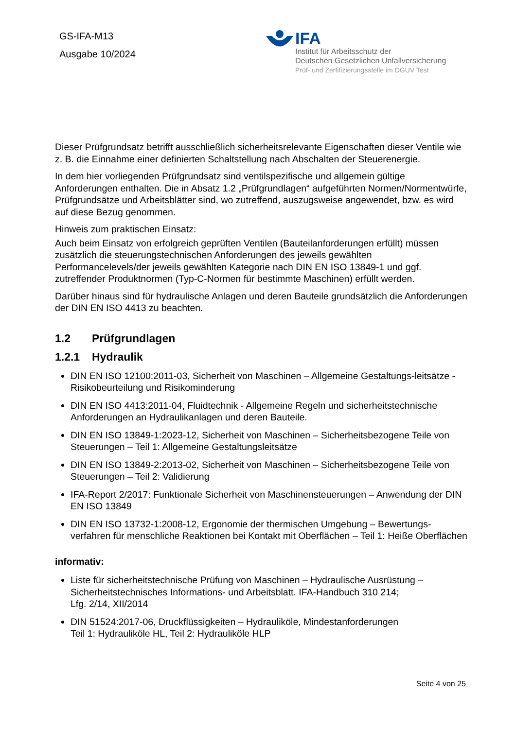GS-IFA-M13
Ausgabe 10/2024
IFA
Institut für Arbeitsschutz der
Deutschen Gesetzlichen Unfallversicherung
Prüf- und Zertifizierungsstelle im DGUV Test
Dieser Prüfgrundsatz betrifft ausschließlich sicherheitsrelevante Eigenschaften dieser Ventile wie z. B. die Einnahme einer definierten Schaltstellung nach Abschalten der Steuerenergie.
In dem hier vorliegenden Prüfgrundsatz sind ventilspezifische und allgemein gültige Anforderungen enthalten. Die in Absatz 1.2 „Prüfgrundlagen“ aufgeführten Normen/Normentwürfe, Prüfgrundsätze und Arbeitsblätter sind, wo zutreffend, auszugsweise angewendet, bzw. es wird auf diese Bezug genommen.
Hinweis zum praktischen Einsatz:
Auch beim Einsatz von erfolgreich geprüften Ventilen (Bauteilanforderungen erfüllt) müssen zusätzlich die steuerungstechnischen Anforderungen des jeweils gewählten Performancelevels/der jeweils gewählten Kategorie nach DIN EN ISO 13849-1 und ggf. zutreffender Produktnormen (Typ-C-Normen für bestimmte Maschinen) erfüllt werden.
Darüber hinaus sind für hydraulische Anlagen und deren Bauteile grundsätzlich die Anforderungen der DIN EN ISO 4413 zu beachten.
1.2 Prüfgrundlagen
1.2.1 Hydraulik
DIN EN ISO 12100:2011-03, Sicherheit von Maschinen – Allgemeine Gestaltungs-leitsätze - Risikobeurteilung und Risikominderung
DIN EN ISO 4413:2011-04, Fluidtechnik - Allgemeine Regeln und sicherheitstechnische Anforderungen an Hydraulikanlagen und deren Bauteile.
DIN EN ISO 13849-1:2023-12, Sicherheit von Maschinen – Sicherheitsbezogene Teile von Steuerungen – Teil 1: Allgemeine Gestaltungsleitsätze
DIN EN ISO 13849-2:2013-02, Sicherheit von Maschinen – Sicherheitsbezogene Teile von Steuerungen – Teil 2: Validierung
IFA-Report 2/2017: Funktionale Sicherheit von Maschinensteuerungen – Anwendung der DIN EN ISO 13849
DIN EN ISO 13732-1:2008-12, Ergonomie der thermischen Umgebung – Bewertungs-verfahren für menschliche Reaktionen bei Kontakt mit Oberflächen – Teil 1: Heiße Oberflächen
informativ:
Liste für sicherheitstechnische Prüfung von Maschinen – Hydraulische Ausrüstung – Sicherheitstechnisches Informations- und Arbeitsblatt. IFA-Handbuch 310 214;
Lfg. 2/14, XII/2014
DIN 51524:2017-06, Druckflüssigkeiten – Hydrauliköle, Mindestanforderungen
Teil 1: Hydrauliköle HL, Teil 2: Hydrauliköle HLP
Seite 4 von 25